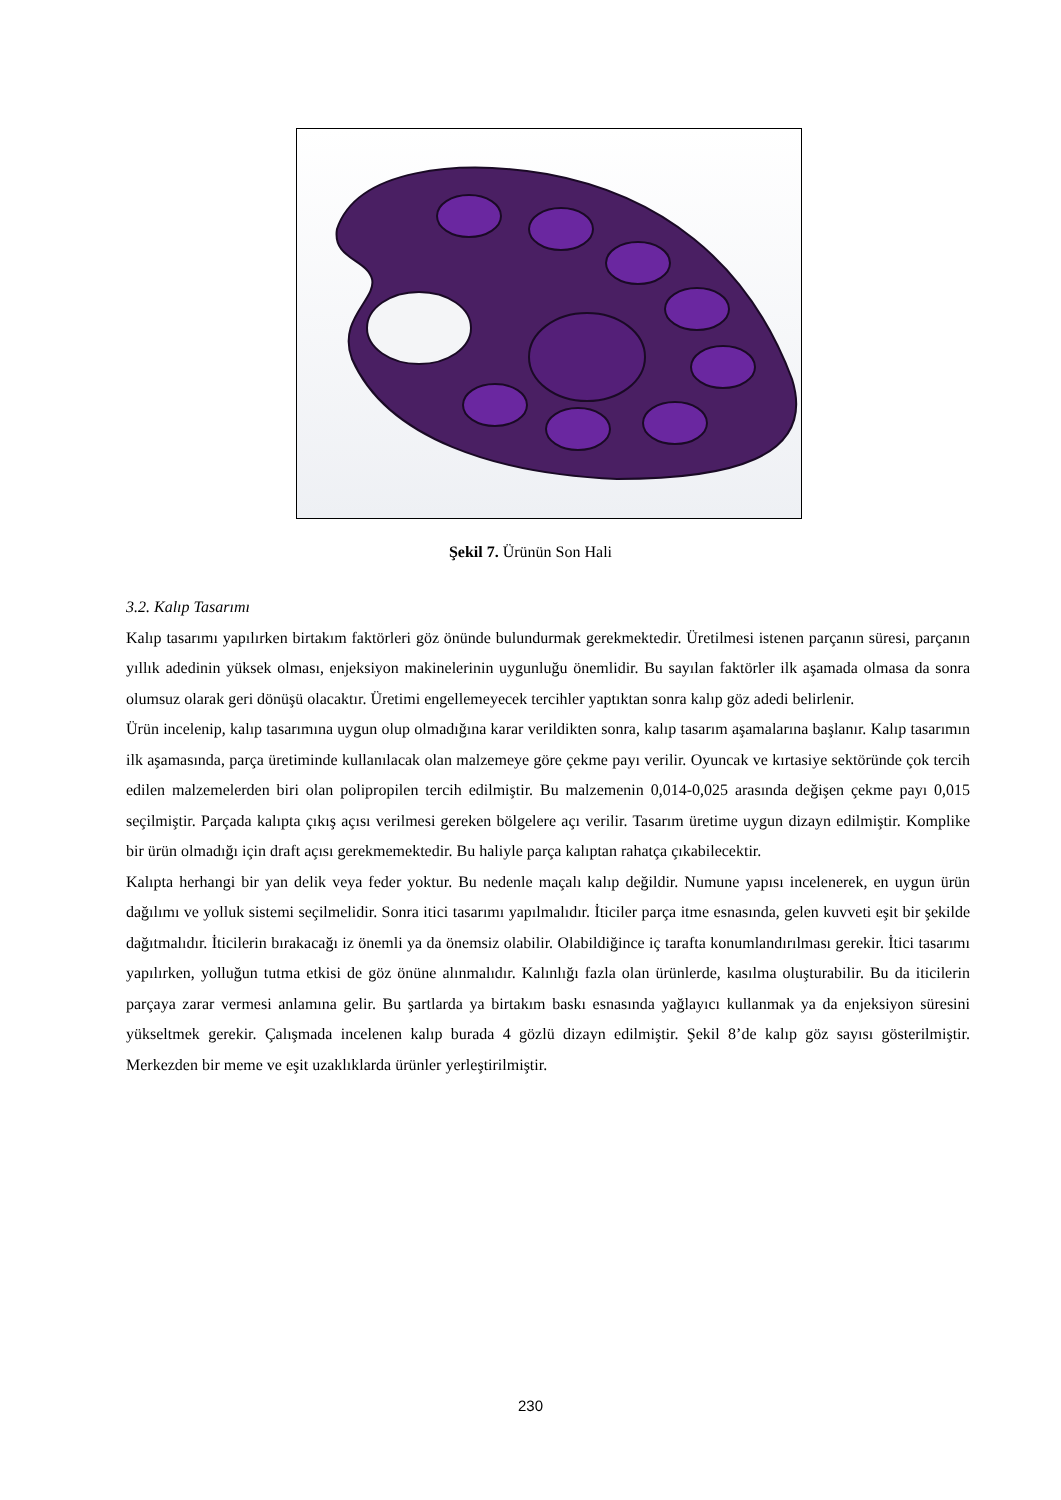Şekil 7. Ürünün Son Hali
3.2. Kalıp Tasarımı
Kalıp tasarımı yapılırken birtakım faktörleri göz önünde bulundurmak gerekmektedir. Üretilmesi istenen parçanın süresi, parçanın yıllık adedinin yüksek olması, enjeksiyon makinelerinin uygunluğu önemlidir. Bu sayılan faktörler ilk aşamada olmasa da sonra olumsuz olarak geri dönüşü olacaktır. Üretimi engellemeyecek tercihler yaptıktan sonra kalıp göz adedi belirlenir.
Ürün incelenip, kalıp tasarımına uygun olup olmadığına karar verildikten sonra, kalıp tasarım aşamalarına başlanır. Kalıp tasarımın ilk aşamasında, parça üretiminde kullanılacak olan malzemeye göre çekme payı verilir. Oyuncak ve kırtasiye sektöründe çok tercih edilen malzemelerden biri olan polipropilen tercih edilmiştir. Bu malzemenin 0,014-0,025 arasında değişen çekme payı 0,015 seçilmiştir. Parçada kalıpta çıkış açısı verilmesi gereken bölgelere açı verilir. Tasarım üretime uygun dizayn edilmiştir. Komplike bir ürün olmadığı için draft açısı gerekmemektedir. Bu haliyle parça kalıptan rahatça çıkabilecektir.
Kalıpta herhangi bir yan delik veya feder yoktur. Bu nedenle maçalı kalıp değildir. Numune yapısı incelenerek, en uygun ürün dağılımı ve yolluk sistemi seçilmelidir. Sonra itici tasarımı yapılmalıdır. İticiler parça itme esnasında, gelen kuvveti eşit bir şekilde dağıtmalıdır. İticilerin bırakacağı iz önemli ya da önemsiz olabilir. Olabildiğince iç tarafta konumlandırılması gerekir. İtici tasarımı yapılırken, yolluğun tutma etkisi de göz önüne alınmalıdır. Kalınlığı fazla olan ürünlerde, kasılma oluşturabilir. Bu da iticilerin parçaya zarar vermesi anlamına gelir. Bu şartlarda ya birtakım baskı esnasında yağlayıcı kullanmak ya da enjeksiyon süresini yükseltmek gerekir. Çalışmada incelenen kalıp burada 4 gözlü dizayn edilmiştir. Şekil 8’de kalıp göz sayısı gösterilmiştir. Merkezden bir meme ve eşit uzaklıklarda ürünler yerleştirilmiştir.
230